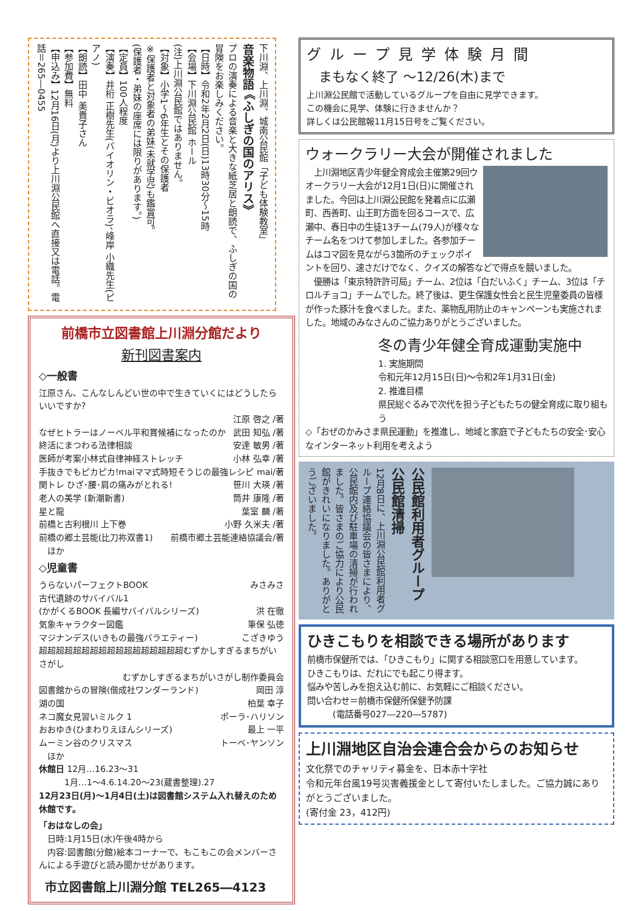下川淵、上川淵、城南公民館「子ども体験教室」
音楽物語 《ふしぎの国のアリス》
プロの演奏による音楽と大きな紙芝居と朗読で、ふしぎの国の冒険をお楽しみください。
【日時】令和2年2月2日(日)13時30分～15時
【会場】下川淵公民館 ホール
(注)上川淵公民館ではありません。
【対象】小学1～6年生とその保護者
※保護者と対象者の弟妹(未就学児)も鑑賞可。
(保護者・弟妹の座席には限りがあります。)
【定員】100人程度
【演奏】井桁 正樹先生(バイオリン・ビオラ)、峰岸 小織先生(ピアノ)
【朗読】田中 美貴子さん
【参加費】無料
【申込み】12月16日(月)より上川淵公民館へ直接又は電話。電話＝265―0455
前橋市立図書館上川淵分館だより
新刊図書案内
◇一般書
江原さん、こんなしんどい世の中で生きていくにはどうしたらいいですか?
江原 啓之 /著
なぜヒトラーはノーベル平和賞候補になったのか 武田 知弘 /著
終活にまつわる法律相談 安達 敏男 /著
医師が考案小林式自律神経ストレッチ 小林 弘幸 /著
手抜きでもピカピカ!maiママ式時短そうじの最強レシピ mai/著
関トレ ひざ･腰･肩の痛みがとれる! 笹川 大瑛 /著
老人の美学 (新潮新書) 筒井 康隆 /著
星と龍 葉室 麟 /著
前橋と古利根川 上下巻 小野 久米夫 /著
前橋の郷土芸能(比刀祢双書1) 前橋市郷土芸能連絡協議会/著
　ほか
◇児童書
うらないパーフェクトBOOK みさみさ
古代遺跡のサバイバル1
(かがくるBOOK 長編サバイバルシリーズ) 洪 在徹
気象キャラクター図鑑 筆保 弘徳
マジナンデス(いきもの最強バラエティー) こざきゆう
超超超超超超超超超超超超超超超超超むずかしすぎるまちがいさがし
むずかしすぎるまちがいさがし制作委員会
図書館からの冒険(偕成社ワンダーランド) 岡田 淳
湖の国 柏葉 幸子
ネコ魔女見習いミルク 1 ポーラ･ハリソン
おおゆき(ひまわりえほんシリーズ) 最上 一平
ムーミン谷のクリスマス トーベ･ヤンソン
　ほか
休館日 12月…16.23～31
　　　1月…1～4.6.14.20～23(蔵書整理).27
12月23日(月)～1月4日(土)は図書館システム入れ替えのため休館です。
「おはなしの会」
　日時:1月15日(水)午後4時から
　内容:図書館(分館)絵本コーナーで、もこもこの会メンバーさんによる手遊びと読み聞かせがあります。
市立図書館上川淵分館 TEL265―4123
グループ見学体験月間
まもなく終了 ～12/26(木)まで
上川淵公民館で活動しているグループを自由に見学できます。
この機会に見学、体験に行きませんか？
詳しくは公民館報11月15日号をご覧ください。
ウォークラリー大会が開催されました
　上川淵地区青少年健全育成会主催第29回ウオークラリー大会が12月1日(日)に開催されました。今回は上川淵公民館を発着点に広瀬町、西善町、山王町方面を回るコースで、広瀬中、春日中の生徒13チーム(79人)が様々なチーム名をつけて参加しました。各参加チームはコマ図を見ながら3箇所のチェックポイントを回り、速さだけでなく、クイズの解答などで得点を競いました。
　優勝は「東京特許許可局」チーム、2位は「白だいふく」チーム、3位は「チロルチョコ」チームでした。終了後は、更生保護女性会と民生児童委員の皆様が作った豚汁を食べました。また、薬物乱用防止のキャンペーンも実施されました。地域のみなさんのご協力ありがとうございました。
冬の青少年健全育成運動実施中
1. 実施期間
令和元年12月15日(日)～令和2年1月31日(金)
2. 推進目標
県民総ぐるみで次代を担う子どもたちの健全育成に取り組もう
◇「おぜのかみさま県民運動」を推進し、地域と家庭で子どもたちの安全･安心なインターネット利用を考えよう
公民館利用者グループ 公民館清掃
12月8日に、上川淵公民館利用者グループ連絡協議会の皆さまにより、公民館内及び駐車場の清掃が行われました。皆さまのご協力により公民館がきれいになりました。ありがとうございました。
ひきこもりを相談できる場所があります
前橋市保健所では、「ひきこもり」に関する相談窓口を用意しています。
ひきこもりは、だれにでも起こり得ます。
悩みや苦しみを抱え込む前に、お気軽にご相談ください。
問い合わせ＝前橋市保健所保健予防課
　　　(電話番号027―220―5787)
上川淵地区自治会連合会からのお知らせ
文化祭でのチャリティ募金を、日本赤十字社
令和元年台風19号災害義援金として寄付いたしました。ご協力誠にありがとうございました。
(寄付金 23，412円)